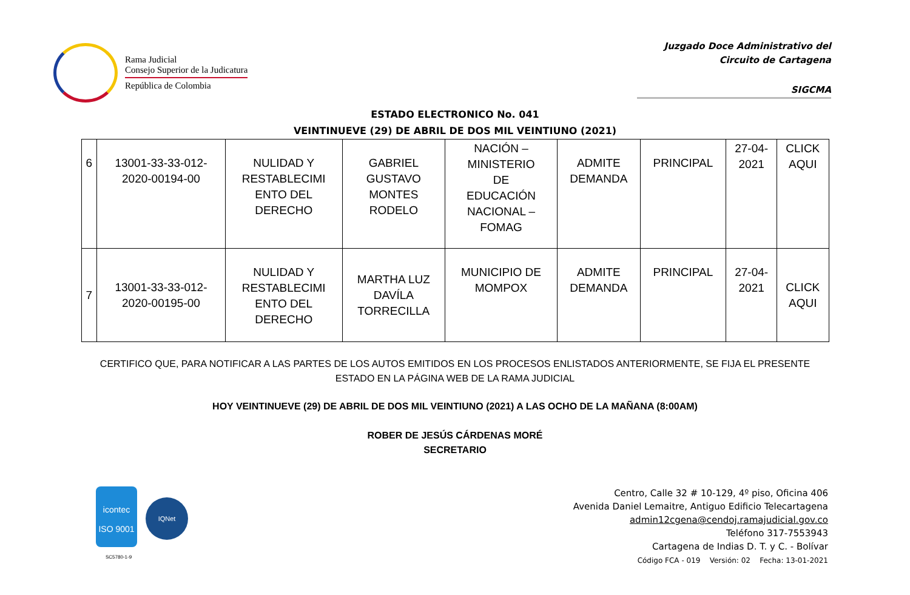Rama Judicial
Consejo Superior de la Judicatura
República de Colombia
Juzgado Doce Administrativo del
Circuito de Cartagena
SIGCMA
ESTADO ELECTRONICO No. 041
VEINTINUEVE (29) DE ABRIL DE DOS MIL VEINTIUNO (2021)
| 6 | 13001-33-33-012- 2020-00194-00 | NULIDAD Y RESTABLECIMI ENTO DEL DERECHO | GABRIEL GUSTAVO MONTES RODELO | NACIÓN – MINISTERIO DE EDUCACIÓN NACIONAL – FOMAG | ADMITE DEMANDA | PRINCIPAL | 27-04- 2021 | CLICK AQUI |
| 7 | 13001-33-33-012- 2020-00195-00 | NULIDAD Y RESTABLECIMI ENTO DEL DERECHO | MARTHA LUZ DAVÍLA TORRECILLA | MUNICIPIO DE MOMPOX | ADMITE DEMANDA | PRINCIPAL | 27-04- 2021 | CLICK AQUI |
CERTIFICO QUE, PARA NOTIFICAR A LAS PARTES DE LOS AUTOS EMITIDOS EN LOS PROCESOS ENLISTADOS ANTERIORMENTE, SE FIJA EL PRESENTE ESTADO EN LA PÁGINA WEB DE LA RAMA JUDICIAL
HOY VEINTINUEVE (29) DE ABRIL DE DOS MIL VEINTIUNO (2021) A LAS OCHO DE LA MAÑANA (8:00AM)
ROBER DE JESÚS CÁRDENAS MORÉ
SECRETARIO
icontec
ISO 9001
IQNet
SC5780-1-9
Centro, Calle 32 # 10-129, 4º piso, Oficina 406
Avenida Daniel Lemaitre, Antiguo Edificio Telecartagena
admin12cgena@cendoj.ramajudicial.gov.co
Teléfono 317-7553943
Cartagena de Indias D. T. y C. - Bolívar
Código FCA - 019 Versión: 02 Fecha: 13-01-2021